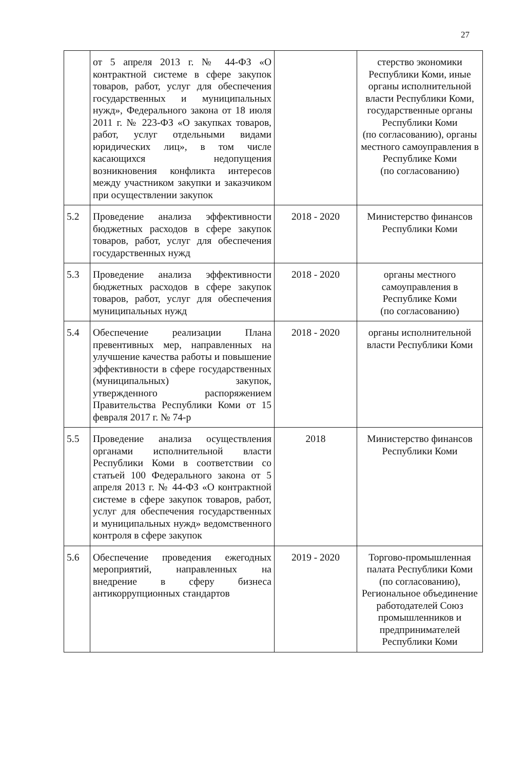27
| | от 5 апреля 2013 г. № 44-ФЗ «О контрактной системе в сфере закупок товаров, работ, услуг для обеспечения государственных и муниципальных нужд», Федерального закона от 18 июля 2011 г. № 223-ФЗ «О закупках товаров, работ, услуг отдельными видами юридических лиц», в том числе касающихся недопущения возникновения конфликта интересов между участником закупки и заказчиком при осуществлении закупок | | стерство экономики Республики Коми, иные органы исполнительной власти Республики Коми, государственные органы Республики Коми (по согласованию), органы местного самоуправления в Республике Коми (по согласованию) |
| 5.2 | Проведение анализа эффективности бюджетных расходов в сфере закупок товаров, работ, услуг для обеспечения государственных нужд | 2018 - 2020 | Министерство финансов Республики Коми |
| 5.3 | Проведение анализа эффективности бюджетных расходов в сфере закупок товаров, работ, услуг для обеспечения муниципальных нужд | 2018 - 2020 | органы местного самоуправления в Республике Коми (по согласованию) |
| 5.4 | Обеспечение реализации Плана превентивных мер, направленных на улучшение качества работы и повышение эффективности в сфере государственных (муниципальных) закупок, утвержденного распоряжением Правительства Республики Коми от 15 февраля 2017 г. № 74-р | 2018 - 2020 | органы исполнительной власти Республики Коми |
| 5.5 | Проведение анализа осуществления органами исполнительной власти Республики Коми в соответствии со статьей 100 Федерального закона от 5 апреля 2013 г. № 44-ФЗ «О контрактной системе в сфере закупок товаров, работ, услуг для обеспечения государственных и муниципальных нужд» ведомственного контроля в сфере закупок | 2018 | Министерство финансов Республики Коми |
| 5.6 | Обеспечение проведения ежегодных мероприятий, направленных на внедрение в сферу бизнеса антикоррупционных стандартов | 2019 - 2020 | Торгово-промышленная палата Республики Коми (по согласованию), Региональное объединение работодателей Союз промышленников и предпринимателей Республики Коми |